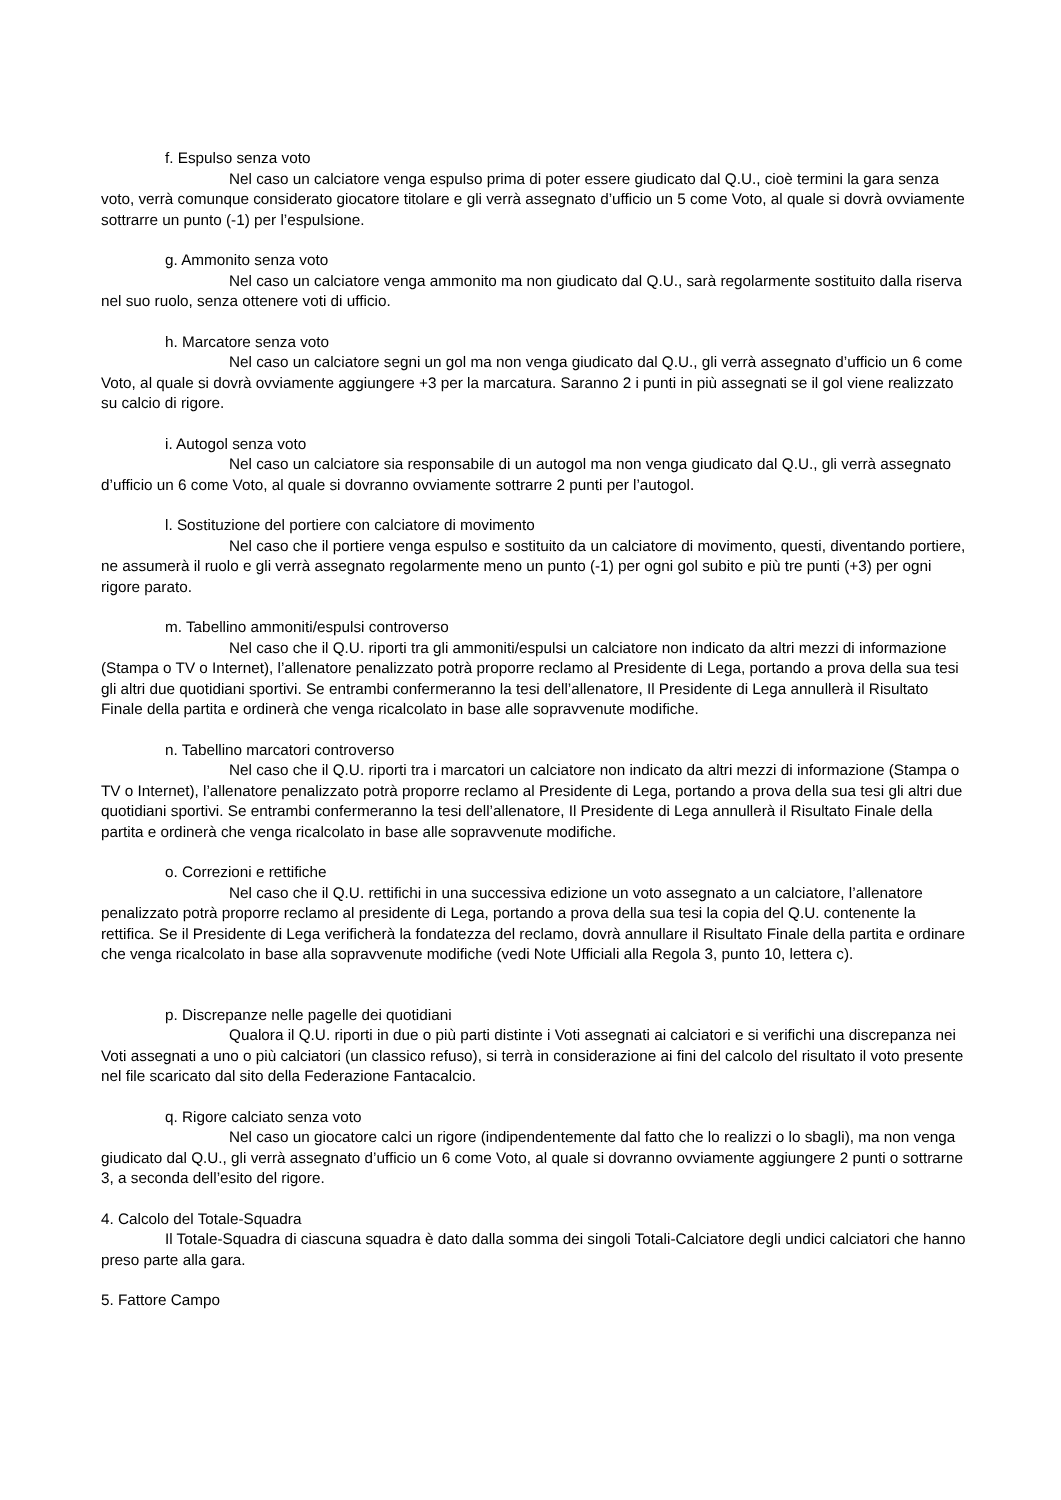f. Espulso senza voto
Nel caso un calciatore venga espulso prima di poter essere giudicato dal Q.U., cioè termini la gara senza voto, verrà comunque considerato giocatore titolare e gli verrà assegnato d’ufficio un 5 come Voto, al quale si dovrà ovviamente sottrarre un punto (-1) per l’espulsione.
g. Ammonito senza voto
Nel caso un calciatore venga ammonito ma non giudicato dal Q.U., sarà regolarmente sostituito dalla riserva nel suo ruolo, senza ottenere voti di ufficio.
h. Marcatore senza voto
Nel caso un calciatore segni un gol ma non venga giudicato dal Q.U., gli verrà assegnato d’ufficio un 6 come Voto, al quale si dovrà ovviamente aggiungere +3 per la marcatura. Saranno 2 i punti in più assegnati se il gol viene realizzato su calcio di rigore.
i. Autogol senza voto
Nel caso un calciatore sia responsabile di un autogol ma non venga giudicato dal Q.U., gli verrà assegnato d’ufficio un 6 come Voto, al quale si dovranno ovviamente sottrarre 2 punti per l’autogol.
l. Sostituzione del portiere con calciatore di movimento
Nel caso che il portiere venga espulso e sostituito da un calciatore di movimento, questi, diventando portiere, ne assumerà il ruolo e gli verrà assegnato regolarmente meno un punto (-1) per ogni gol subito e più tre punti (+3) per ogni rigore parato.
m. Tabellino ammoniti/espulsi controverso
Nel caso che il Q.U. riporti tra gli ammoniti/espulsi un calciatore non indicato da altri mezzi di informazione (Stampa o TV o Internet), l’allenatore penalizzato potrà proporre reclamo al Presidente di Lega, portando a prova della sua tesi gli altri due quotidiani sportivi. Se entrambi confermeranno la tesi dell’allenatore, Il Presidente di Lega annullerà il Risultato Finale della partita e ordinerà che venga ricalcolato in base alle sopravvenute modifiche.
n. Tabellino marcatori controverso
Nel caso che il Q.U. riporti tra i marcatori un calciatore non indicato da altri mezzi di informazione (Stampa o TV o Internet), l’allenatore penalizzato potrà proporre reclamo al Presidente di Lega, portando a prova della sua tesi gli altri due quotidiani sportivi. Se entrambi confermeranno la tesi dell’allenatore, Il Presidente di Lega annullerà il Risultato Finale della partita e ordinerà che venga ricalcolato in base alle sopravvenute modifiche.
o. Correzioni e rettifiche
Nel caso che il Q.U. rettifichi in una successiva edizione un voto assegnato a un calciatore, l’allenatore penalizzato potrà proporre reclamo al presidente di Lega, portando a prova della sua tesi la copia del Q.U. contenente la rettifica. Se il Presidente di Lega verificherà la fondatezza del reclamo, dovrà annullare il Risultato Finale della partita e ordinare che venga ricalcolato in base alla sopravvenute modifiche (vedi Note Ufficiali alla Regola 3, punto 10, lettera c).
p. Discrepanze nelle pagelle dei quotidiani
Qualora il Q.U. riporti in due o più parti distinte i Voti assegnati ai calciatori e si verifichi una discrepanza nei Voti assegnati a uno o più calciatori (un classico refuso), si terrà in considerazione ai fini del calcolo del risultato il voto presente nel file scaricato dal sito della Federazione Fantacalcio.
q. Rigore calciato senza voto
Nel caso un giocatore calci un rigore (indipendentemente dal fatto che lo realizzi o lo sbagli), ma non venga giudicato dal Q.U., gli verrà assegnato d’ufficio un 6 come Voto, al quale si dovranno ovviamente aggiungere 2 punti o sottrarne 3, a seconda dell’esito del rigore.
4. Calcolo del Totale-Squadra
Il Totale-Squadra di ciascuna squadra è dato dalla somma dei singoli Totali-Calciatore degli undici calciatori che hanno preso parte alla gara.
5. Fattore Campo